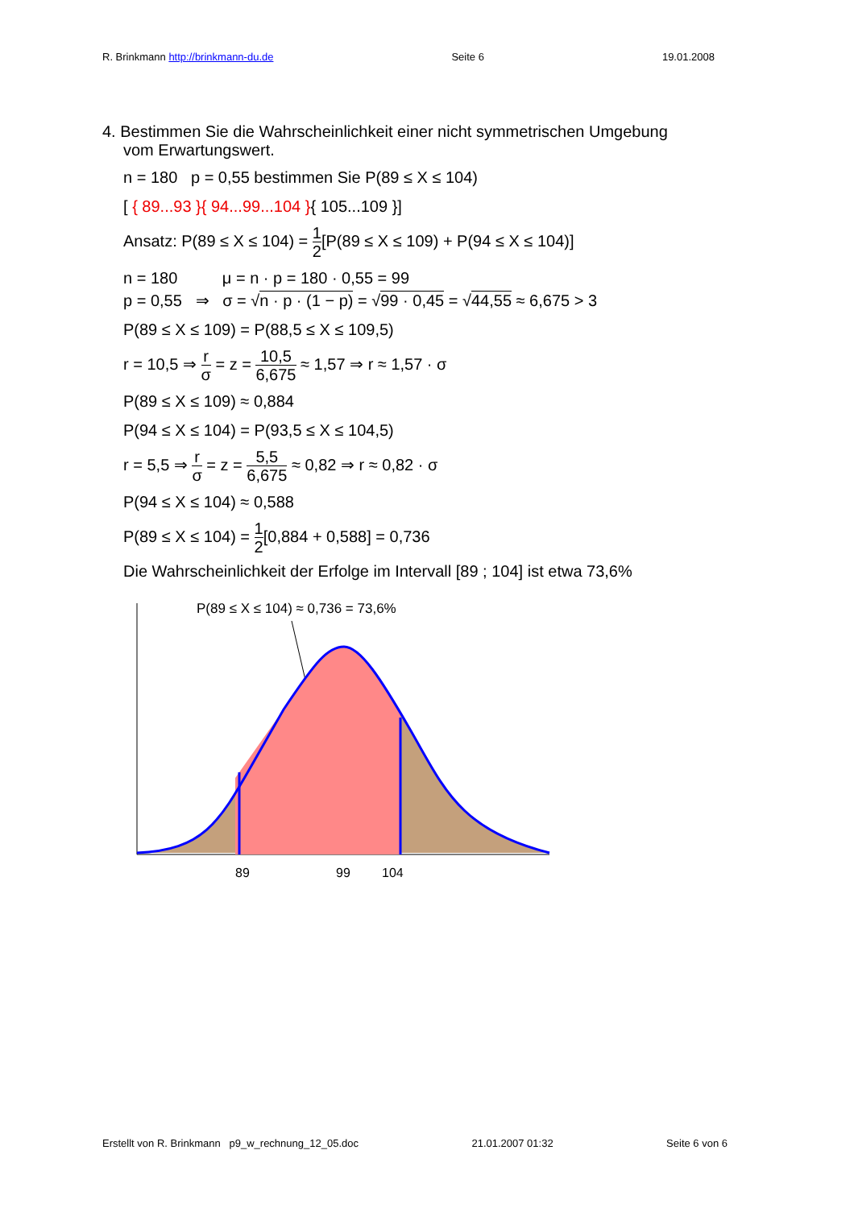R. Brinkmann http://brinkmann-du.de Seite 6 19.01.2008
4. Bestimmen Sie die Wahrscheinlichkeit einer nicht symmetrischen Umgebung
vom Erwartungswert.
n = 180 p = 0,55 bestimmen Sie P(89 ≤ X ≤ 104)
[ { 89...93 }{ 94...99...104 }{ 105...109 }]
Ansatz: P(89 ≤ X ≤ 104) = 1 2[P(89 ≤ X ≤ 109) + P(94 ≤ X ≤ 104)]
n = 180 μ = n · p = 180 · 0,55 = 99
p = 0,55 ⇒ σ = √n · p · (1 − p) = √99 · 0,45 = √44,55 ≈ 6,675 > 3
P(89 ≤ X ≤ 109) = P(88,5 ≤ X ≤ 109,5)
r = 10,5 ⇒ r σ = z = 10,5 6,675 ≈ 1,57 ⇒ r ≈ 1,57 · σ
P(89 ≤ X ≤ 109) ≈ 0,884
P(94 ≤ X ≤ 104) = P(93,5 ≤ X ≤ 104,5)
r = 5,5 ⇒ r σ = z = 5,5 6,675 ≈ 0,82 ⇒ r ≈ 0,82 · σ
P(94 ≤ X ≤ 104) ≈ 0,588
P(89 ≤ X ≤ 104) = 1 2[0,884 + 0,588] = 0,736
Die Wahrscheinlichkeit der Erfolge im Intervall [89 ; 104] ist etwa 73,6%
P(89 ≤ X ≤ 104) ≈ 0,736 = 73,6%
89
99
104
Erstellt von R. Brinkmann p9_w_rechnung_12_05.doc 21.01.2007 01:32 Seite 6 von 6